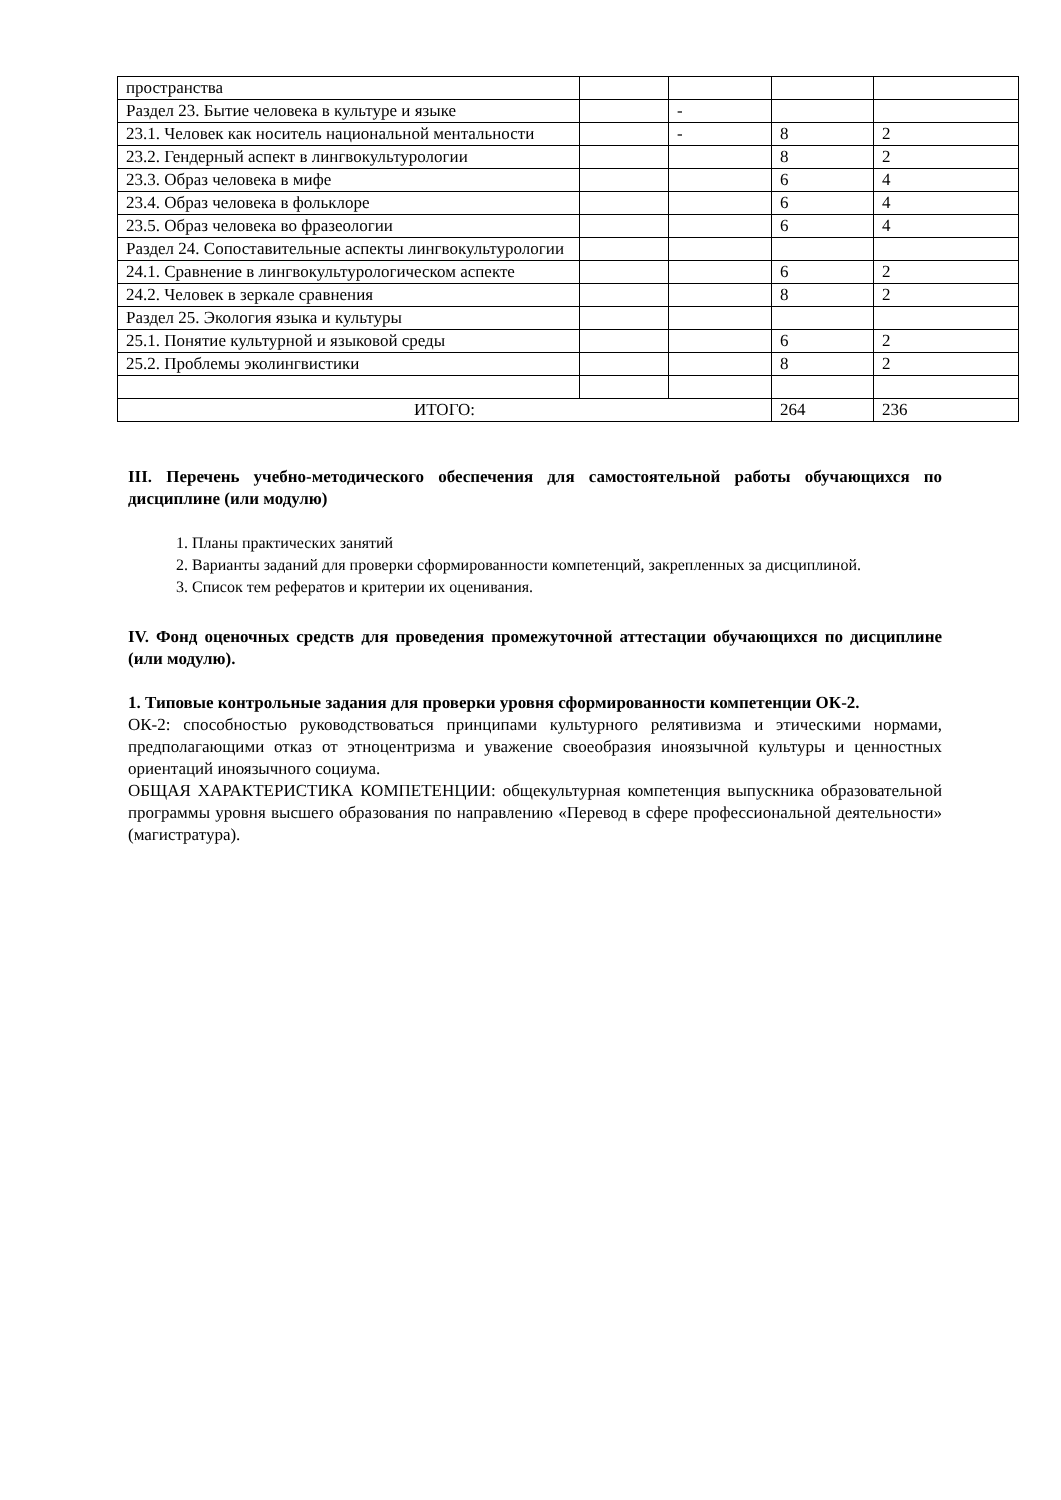| пространства | | | | |
| Раздел 23. Бытие человека в культуре и языке | | - | | |
| 23.1. Человек как носитель национальной ментальности | | - | 8 | 2 |
| 23.2. Гендерный аспект в лингвокультурологии | | | 8 | 2 |
| 23.3. Образ человека в мифе | | | 6 | 4 |
| 23.4. Образ человека в фольклоре | | | 6 | 4 |
| 23.5. Образ человека во фразеологии | | | 6 | 4 |
| Раздел 24. Сопоставительные аспекты лингвокультурологии | | | | |
| 24.1. Сравнение в лингвокультурологическом аспекте | | | 6 | 2 |
| 24.2. Человек в зеркале сравнения | | | 8 | 2 |
| Раздел 25. Экология языка и культуры | | | | |
| 25.1. Понятие культурной и языковой среды | | | 6 | 2 |
| 25.2. Проблемы эколингвистики | | | 8 | 2 |
| ИТОГО: | | | 264 | 236 |
III. Перечень учебно-методического обеспечения для самостоятельной работы обучающихся по дисциплине (или модулю)
1. Планы практических занятий
2. Варианты заданий для проверки сформированности компетенций, закрепленных за дисциплиной.
3. Список тем рефератов и критерии их оценивания.
IV. Фонд оценочных средств для проведения промежуточной аттестации обучающихся по дисциплине (или модулю).
1. Типовые контрольные задания для проверки уровня сформированности компетенции ОК-2.
ОК-2: способностью руководствоваться принципами культурного релятивизма и этическими нормами, предполагающими отказ от этноцентризма и уважение своеобразия иноязычной культуры и ценностных ориентаций иноязычного социума.
ОБЩАЯ ХАРАКТЕРИСТИКА КОМПЕТЕНЦИИ: общекультурная компетенция выпускника образовательной программы уровня высшего образования по направлению «Перевод в сфере профессиональной деятельности» (магистратура).